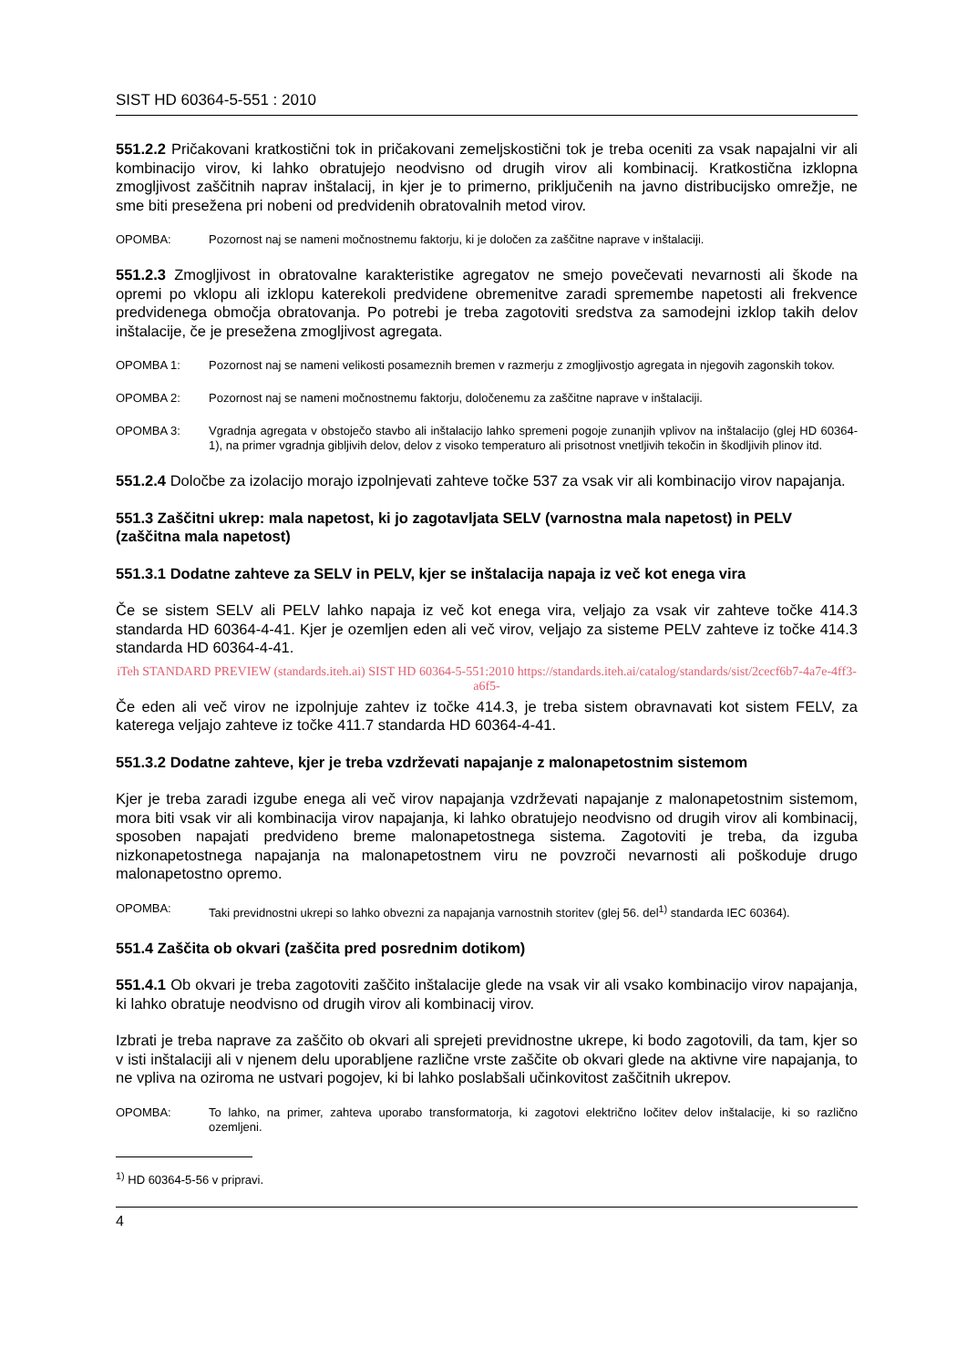SIST HD 60364-5-551 : 2010
551.2.2 Pričakovani kratkostični tok in pričakovani zemeljskostični tok je treba oceniti za vsak napajalni vir ali kombinacijo virov, ki lahko obratujejo neodvisno od drugih virov ali kombinacij. Kratkostična izklopna zmogljivost zaščitnih naprav inštalacij, in kjer je to primerno, priključenih na javno distribucijsko omrežje, ne sme biti presežena pri nobeni od predvidenih obratovalnih metod virov.
OPOMBA: Pozornost naj se nameni močnostnemu faktorju, ki je določen za zaščitne naprave v inštalaciji.
551.2.3 Zmogljivost in obratovalne karakteristike agregatov ne smejo povečevati nevarnosti ali škode na opremi po vklopu ali izklopu katerekoli predvidene obremenitve zaradi spremembe napetosti ali frekvence predvidenega območja obratovanja. Po potrebi je treba zagotoviti sredstva za samodejni izklop takih delov inštalacije, če je presežena zmogljivost agregata.
OPOMBA 1: Pozornost naj se nameni velikosti posameznih bremen v razmerju z zmogljivostjo agregata in njegovih zagonskih tokov.
OPOMBA 2: Pozornost naj se nameni močnostnemu faktorju, določenemu za zaščitne naprave v inštalaciji.
OPOMBA 3: Vgradnja agregata v obstoječo stavbo ali inštalacijo lahko spremeni pogoje zunanjih vplivov na inštalacijo (glej HD 60364-1), na primer vgradnja gibljivih delov, delov z visoko temperaturo ali prisotnost vnetljivih tekočin in škodljivih plinov itd.
551.2.4 Določbe za izolacijo morajo izpolnjevati zahteve točke 537 za vsak vir ali kombinacijo virov napajanja.
551.3 Zaščitni ukrep: mala napetost, ki jo zagotavljata SELV (varnostna mala napetost) in PELV (zaščitna mala napetost)
551.3.1 Dodatne zahteve za SELV in PELV, kjer se inštalacija napaja iz več kot enega vira
Če se sistem SELV ali PELV lahko napaja iz več kot enega vira, veljajo za vsak vir zahteve točke 414.3 standarda HD 60364-4-41. Kjer je ozemljen eden ali več virov, veljajo za sisteme PELV zahteve iz točke 414.3 standarda HD 60364-4-41.
iTeh STANDARD PREVIEW (standards.iteh.ai) SIST HD 60364-5-551:2010 https://standards.iteh.ai/catalog/standards/sist/2cecf6b7-4a7e-4ff3-a6f5-
Če eden ali več virov ne izpolnjuje zahtev iz točke 414.3, je treba sistem obravnavati kot sistem FELV, za katerega veljajo zahteve iz točke 411.7 standarda HD 60364-4-41.
551.3.2 Dodatne zahteve, kjer je treba vzdrževati napajanje z malonapetostnim sistemom
Kjer je treba zaradi izgube enega ali več virov napajanja vzdrževati napajanje z malonapetostnim sistemom, mora biti vsak vir ali kombinacija virov napajanja, ki lahko obratujejo neodvisno od drugih virov ali kombinacij, sposoben napajati predvideno breme malonapetostnega sistema. Zagotoviti je treba, da izguba nizkonapetostnega napajanja na malonapetostnem viru ne povzroči nevarnosti ali poškoduje drugo malonapetostno opremo.
OPOMBA: Taki previdnostni ukrepi so lahko obvezni za napajanja varnostnih storitev (glej 56. del<sup>1)</sup> standarda IEC 60364).
551.4 Zaščita ob okvari (zaščita pred posrednim dotikom)
551.4.1 Ob okvari je treba zagotoviti zaščito inštalacije glede na vsak vir ali vsako kombinacijo virov napajanja, ki lahko obratuje neodvisno od drugih virov ali kombinacij virov.
Izbrati je treba naprave za zaščito ob okvari ali sprejeti previdnostne ukrepe, ki bodo zagotovili, da tam, kjer so v isti inštalaciji ali v njenem delu uporabljene različne vrste zaščite ob okvari glede na aktivne vire napajanja, to ne vpliva na oziroma ne ustvari pogojev, ki bi lahko poslabšali učinkovitost zaščitnih ukrepov.
OPOMBA: To lahko, na primer, zahteva uporabo transformatorja, ki zagotovi električno ločitev delov inštalacije, ki so različno ozemljeni.
<sup>1)</sup> HD 60364-5-56 v pripravi.
4